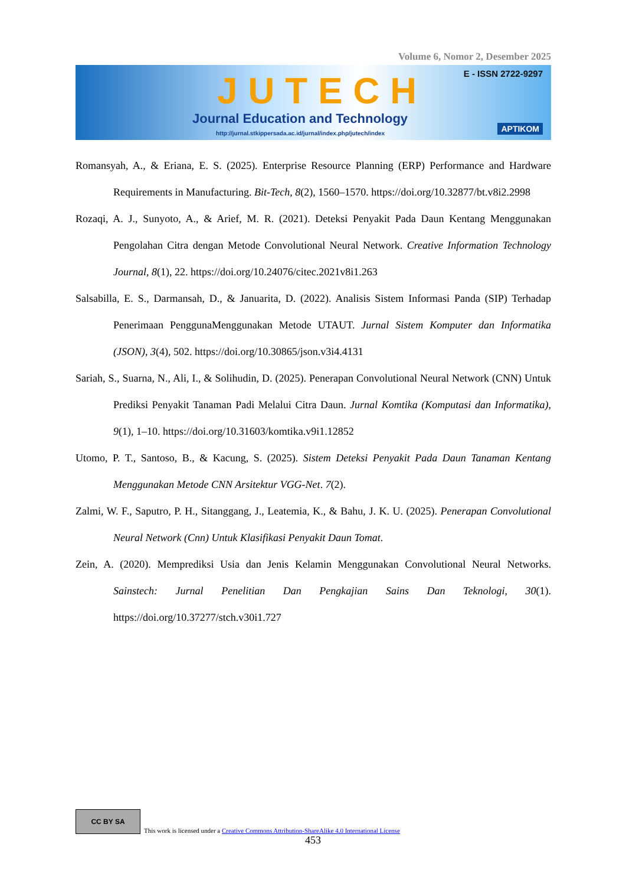Volume 6, Nomor 2, Desember 2025
JUTECH
Journal Education and Technology
http://jurnal.stkippersada.ac.id/jurnal/index.php/jutech/index
E - ISSN 2722-9297
APTIKOM
Romansyah, A., & Eriana, E. S. (2025). Enterprise Resource Planning (ERP) Performance and Hardware Requirements in Manufacturing. Bit-Tech, 8(2), 1560–1570. https://doi.org/10.32877/bt.v8i2.2998
Rozaqi, A. J., Sunyoto, A., & Arief, M. R. (2021). Deteksi Penyakit Pada Daun Kentang Menggunakan Pengolahan Citra dengan Metode Convolutional Neural Network. Creative Information Technology Journal, 8(1), 22. https://doi.org/10.24076/citec.2021v8i1.263
Salsabilla, E. S., Darmansah, D., & Januarita, D. (2022). Analisis Sistem Informasi Panda (SIP) Terhadap Penerimaan PenggunaMenggunakan Metode UTAUT. Jurnal Sistem Komputer dan Informatika (JSON), 3(4), 502. https://doi.org/10.30865/json.v3i4.4131
Sariah, S., Suarna, N., Ali, I., & Solihudin, D. (2025). Penerapan Convolutional Neural Network (CNN) Untuk Prediksi Penyakit Tanaman Padi Melalui Citra Daun. Jurnal Komtika (Komputasi dan Informatika), 9(1), 1–10. https://doi.org/10.31603/komtika.v9i1.12852
Utomo, P. T., Santoso, B., & Kacung, S. (2025). Sistem Deteksi Penyakit Pada Daun Tanaman Kentang Menggunakan Metode CNN Arsitektur VGG-Net. 7(2).
Zalmi, W. F., Saputro, P. H., Sitanggang, J., Leatemia, K., & Bahu, J. K. U. (2025). Penerapan Convolutional Neural Network (Cnn) Untuk Klasifikasi Penyakit Daun Tomat.
Zein, A. (2020). Memprediksi Usia dan Jenis Kelamin Menggunakan Convolutional Neural Networks. Sainstech: Jurnal Penelitian Dan Pengkajian Sains Dan Teknologi, 30(1). https://doi.org/10.37277/stch.v30i1.727
CC BY SA
This work is licensed under a Creative Commons Attribution-ShareAlike 4.0 International License
453